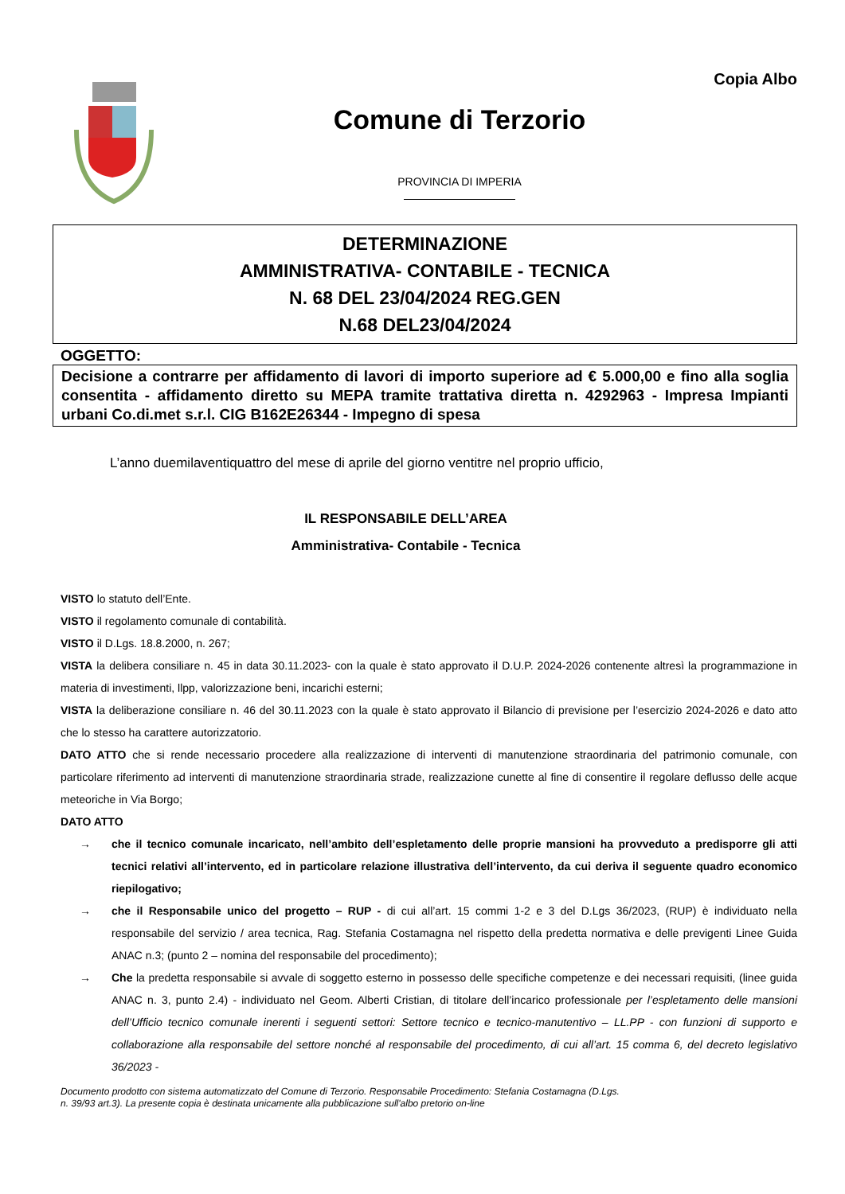Copia Albo
Comune di Terzorio
PROVINCIA DI IMPERIA
DETERMINAZIONE
AMMINISTRATIVA- CONTABILE - TECNICA
N. 68 DEL 23/04/2024 REG.GEN
N.68 DEL23/04/2024
OGGETTO:
Decisione a contrarre per affidamento di lavori di importo superiore ad € 5.000,00 e fino alla soglia consentita - affidamento diretto su MEPA tramite trattativa diretta n. 4292963 - Impresa Impianti urbani Co.di.met s.r.l. CIG B162E26344 - Impegno di spesa
L’anno duemilaventiquattro del mese di aprile del giorno ventitre nel proprio ufficio,
IL RESPONSABILE DELL’AREA
Amministrativa- Contabile - Tecnica
VISTO lo statuto dell’Ente.
VISTO il regolamento comunale di contabilità.
VISTO il D.Lgs. 18.8.2000, n. 267;
VISTA la delibera consiliare n. 45 in data 30.11.2023- con la quale è stato approvato il D.U.P. 2024-2026 contenente altresì la programmazione in materia di investimenti, llpp, valorizzazione beni, incarichi esterni;
VISTA la deliberazione consiliare n. 46 del 30.11.2023 con la quale è stato approvato il Bilancio di previsione per l’esercizio 2024-2026 e dato atto che lo stesso ha carattere autorizzatorio.
DATO ATTO che si rende necessario procedere alla realizzazione di interventi di manutenzione straordinaria del patrimonio comunale, con particolare riferimento ad interventi di manutenzione straordinaria strade, realizzazione cunette al fine di consentire il regolare deflusso delle acque meteoriche in Via Borgo;
DATO ATTO
→ che il tecnico comunale incaricato, nell’ambito dell’espletamento delle proprie mansioni ha provveduto a predisporre gli atti tecnici relativi all’intervento, ed in particolare relazione illustrativa dell’intervento, da cui deriva il seguente quadro economico riepilogativo;
→ che il Responsabile unico del progetto – RUP - di cui all’art. 15 commi 1-2 e 3 del D.Lgs 36/2023, (RUP) è individuato nella responsabile del servizio / area tecnica, Rag. Stefania Costamagna nel rispetto della predetta normativa e delle previgenti Linee Guida ANAC n.3; (punto 2 – nomina del responsabile del procedimento);
→ Che la predetta responsabile si avvale di soggetto esterno in possesso delle specifiche competenze e dei necessari requisiti, (linee guida ANAC n. 3, punto 2.4) - individuato nel Geom. Alberti Cristian, di titolare dell’incarico professionale per l’espletamento delle mansioni dell’Ufficio tecnico comunale inerenti i seguenti settori: Settore tecnico e tecnico-manutentivo – LL.PP - con funzioni di supporto e collaborazione alla responsabile del settore nonché al responsabile del procedimento, di cui all’art. 15 comma 6, del decreto legislativo 36/2023 -
Documento prodotto con sistema automatizzato del Comune di Terzorio. Responsabile Procedimento: Stefania Costamagna (D.Lgs.
n. 39/93 art.3). La presente copia è destinata unicamente alla pubblicazione sull'albo pretorio on-line